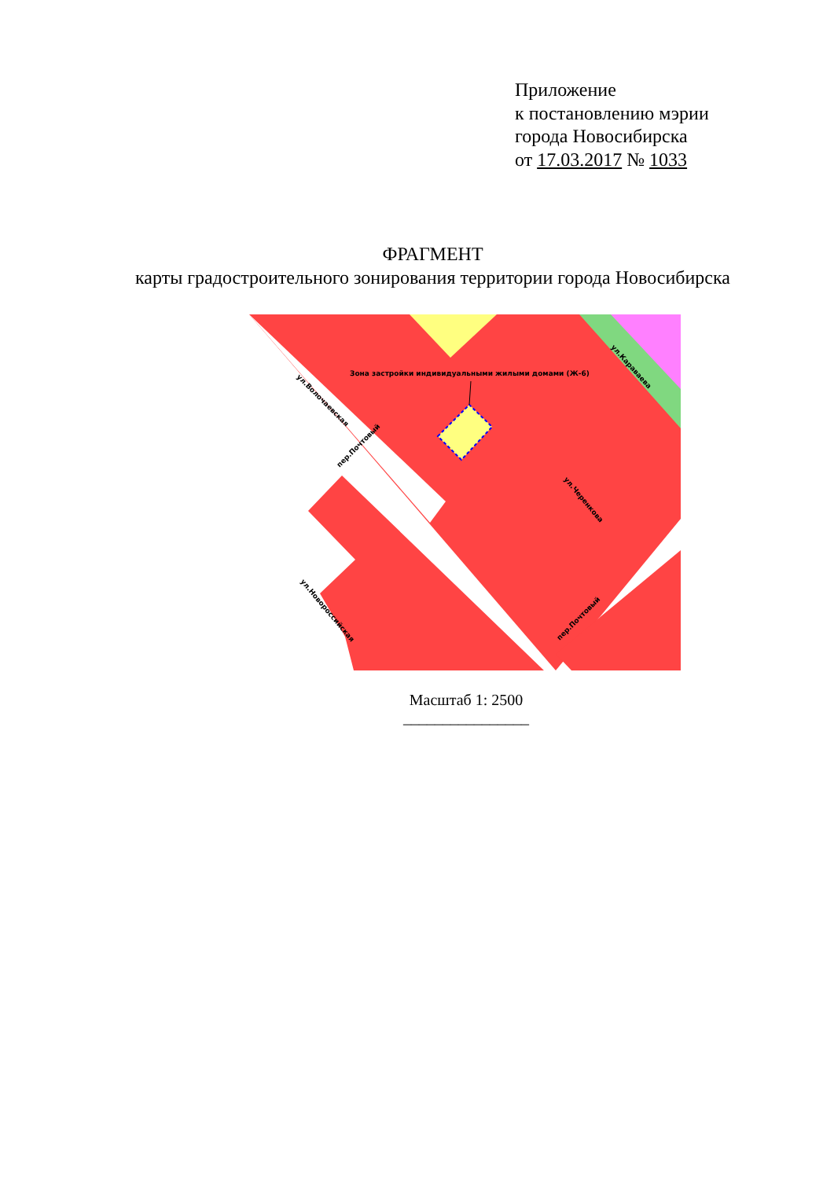Приложение
к постановлению мэрии
города Новосибирска
от 17.03.2017 № 1033
ФРАГМЕНТ
карты градостроительного зонирования территории города Новосибирска
Зона застройки индивидуальными жилыми домами (Ж-6)
ул.Волочаевская
пер.Почтовый
ул.Караваева
ул.Черенкова
ул.Новороссийская
пер.Почтовый
Масштаб 1: 2500
________________